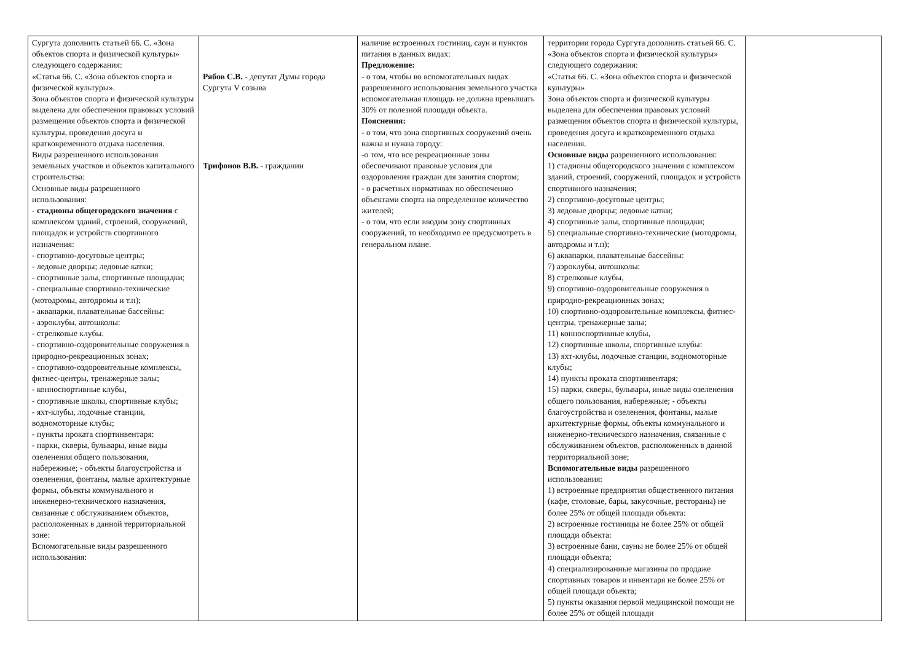| Сургута дополнить статьей 66. С. «Зона объектов спорта и физической культуры» следующего содержания: «Статья 66. С. «Зона объектов спорта и физической культуры». Зона объектов спорта и физической культуры выделена для обеспечения правовых условий размещения объектов спорта и физической культуры, проведения досуга и кратковременного отдыха населения. Виды разрешенного использования земельных участков и объектов капитального строительства: Основные виды разрешенного использования: - стадионы общегородского значения с комплексом зданий, строений, сооружений, площадок и устройств спортивного назначения: - спортивно-досуговые центры; - ледовые дворцы; ледовые катки; - спортивные залы, спортивные площадки; - специальные спортивно-технические (мотодромы, автодромы и т.п); - аквапарки, плавательные бассейны: - аэроклубы, автошколы: - стрелковые клубы. - спортивно-оздоровительные сооружения в природно-рекреационных зонах; - спортивно-оздоровительные комплексы, фитнес-центры, тренажерные залы; - конноспортивные клубы, - спортивные школы, спортивные клубы; - яхт-клубы, лодочные станции, водномоторные клубы; - пункты проката спортинвентаря: - парки, скверы, бульвары, иные виды озеленения общего пользования, набережные; - объекты благоустройства и озеленения, фонтаны, малые архитектурные формы, объекты коммунального и инженерно-технического назначения, связанные с обслуживанием объектов, расположенных в данной территориальной зоне: Вспомогательные виды разрешенного использования: | Рябов С.В. - депутат Думы города Сургута V созыва Трифонов В.В. - гражданин | наличие встроенных гостиниц, саун и пунктов питания в данных видах: Предложение: - о том, чтобы во вспомогательных видах разрешенного использования земельного участка вспомогательная площадь не должна превышать 30% от полезной площади объекта. Пояснения: - о том, что зона спортивных сооружений очень важна и нужна городу: -о том, что все рекреационные зоны обеспечивают правовые условия для оздоровления граждан для занятия спортом; - о расчетных нормативах по обеспечению объектами спорта на определенное количество жителей; - о том, что если вводим зону спортивных сооружений, то необходимо ее предусмотреть в генеральном плане. | территории города Сургута дополнить статьей 66. С. «Зона объектов спорта и физической культуры» следующего содержания: «Статья 66. С. «Зона объектов спорта и физической культуры» Зона объектов спорта и физической культуры выделена для обеспечения правовых условий размещения объектов спорта и физической культуры, проведения досуга и кратковременного отдыха населения. Основные виды разрешенного использования: 1) стадионы общегородского значения с комплексом зданий, строений, сооружений, площадок и устройств спортивного назначения; 2) спортивно-досуговые центры; 3) ледовые дворцы; ледовые катки; 4) спортивные залы, спортивные площадки; 5) специальные спортивно-технические (мотодромы, автодромы и т.п); 6) аквапарки, плавательные бассейны: 7) аэроклубы, автошколы: 8) стрелковые клубы, 9) спортивно-оздоровительные сооружения в природно-рекреационных зонах; 10) спортивно-оздоровительные комплексы, фитнес-центры, тренажерные залы; 11) конноспортивные клубы, 12) спортивные школы, спортивные клубы: 13) яхт-клубы, лодочные станции, водномоторные клубы; 14) пункты проката спортинвентаря; 15) парки, скверы, бульвары, иные виды озеленения общего пользования, набережные; - объекты благоустройства и озеленения, фонтаны, малые архитектурные формы, объекты коммунального и инженерно-технического назначения, связанные с обслуживанием объектов, расположенных в данной территориальной зоне; Вспомогательные виды разрешенного использования: 1) встроенные предприятия общественного питания (кафе, столовые, бары, закусочные, рестораны) не более 25% от общей площади объекта: 2) встроенные гостиницы не более 25% от общей площади объекта: 3) встроенные бани, сауны не более 25% от общей площади объекта; 4) специализированные магазины по продаже спортивных товаров и инвентаря не более 25% от общей площади объекта; 5) пункты оказания первой медицинской помощи не более 25% от общей площади | |